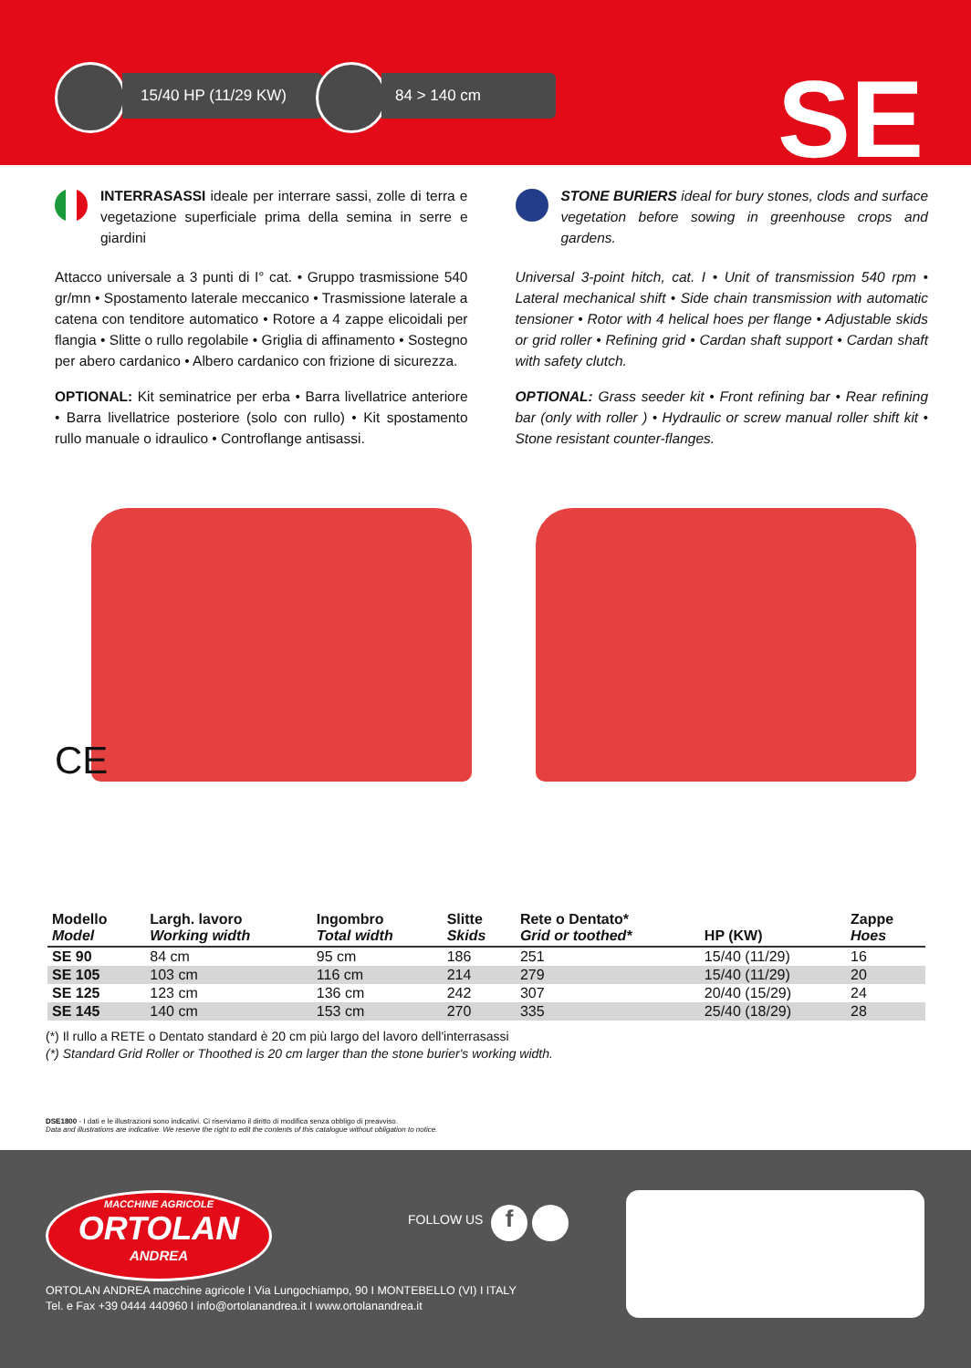15/40 HP (11/29 KW) 84 > 140 cm SE
INTERRASASSI ideale per interrare sassi, zolle di terra e vegetazione superficiale prima della semina in serre e giardini
Attacco universale a 3 punti di I° cat. • Gruppo trasmissione 540 gr/mn • Spostamento laterale meccanico • Trasmissione laterale a catena con tenditore automatico • Rotore a 4 zappe elicoidali per flangia • Slitte o rullo regolabile • Griglia di affinamento • Sostegno per abero cardanico • Albero cardanico con frizione di sicurezza.
OPTIONAL: Kit seminatrice per erba • Barra livellatrice anteriore • Barra livellatrice posteriore (solo con rullo) • Kit spostamento rullo manuale o idraulico • Controflange antisassi.
STONE BURIERS ideal for bury stones, clods and surface vegetation before sowing in greenhouse crops and gardens.
Universal 3-point hitch, cat. I • Unit of transmission 540 rpm • Lateral mechanical shift • Side chain transmission with automatic tensioner • Rotor with 4 helical hoes per flange • Adjustable skids or grid roller • Refining grid • Cardan shaft support • Cardan shaft with safety clutch.
OPTIONAL: Grass seeder kit • Front refining bar • Rear refining bar (only with roller ) • Hydraulic or screw manual roller shift kit • Stone resistant counter-flanges.
CE
| Modello Model | Largh. lavoro Working width | Ingombro Total width | Slitte Skids | Rete o Dentato* Grid or toothed* | HP (KW) | Zappe Hoes |
| --- | --- | --- | --- | --- | --- | --- |
| SE 90 | 84 cm | 95 cm | 186 | 251 | 15/40 (11/29) | 16 |
| SE 105 | 103 cm | 116 cm | 214 | 279 | 15/40 (11/29) | 20 |
| SE 125 | 123 cm | 136 cm | 242 | 307 | 20/40 (15/29) | 24 |
| SE 145 | 140 cm | 153 cm | 270 | 335 | 25/40 (18/29) | 28 |
(*) Il rullo a RETE o Dentato standard è 20 cm più largo del lavoro dell'interrasassi
(*) Standard Grid Roller or Thoothed is 20 cm larger than the stone burier's working width.
DSE1800 - I dati e le illustrazioni sono indicativi. Ci riserviamo il diritto di modifica senza obbligo di preavviso.
Data and illustrations are indicative. We reserve the right to edit the contents of this catalogue without obligation to notice.
MACCHINE AGRICOLE
ORTOLAN
ANDREA
FOLLOW US f
ORTOLAN ANDREA macchine agricole I Via Lungochiampo, 90 I MONTEBELLO (VI) I ITALY
Tel. e Fax +39 0444 440960 I info@ortolanandrea.it I www.ortolanandrea.it